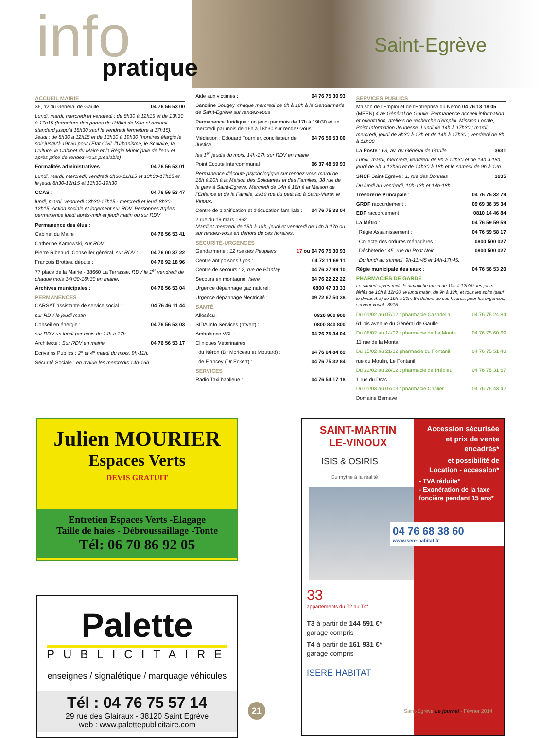info pratique
Saint-Egrève
ACCUEIL MAIRIE
36, av du Général de Gaulle 04 76 56 53 00
Lundi, mardi, mercredi et vendredi : de 8h30 à 12h15 et de 13h30 à 17h15 (fermeture des portes de l'Hôtel de Ville et accueil standard jusqu'à 18h30 sauf le vendredi fermeture à 17h15). Jeudi : de 8h30 à 12h15 et de 13h30 à 19h30 (horaires élargis le soir jusqu'à 19h30 pour l'Etat Civil, l'Urbanisme, le Scolaire, la Culture, le Cabinet du Maire et la Régie Municipale de l'eau et après prise de rendez-vous préalable)
Formalités administratives : 04 76 56 53 01
Lundi, mardi, mercredi, vendredi 8h30-12h15 et 13h30-17h15 et le jeudi 8h30-12h15 et 13h30-19h30
CCAS : 04 76 56 53 47
lundi, mardi, vendredi 13h30-17h15 - mercredi et jeudi 8h30-12h15. Action sociale et logement sur RDV. Personnes Agées permanence lundi après-midi et jeudi matin ou sur RDV
Permanence des élus :
Cabinet du Maire : 04 76 56 53 41
Catherine Kamowski, sur RDV
Pierre Ribeaud, Conseiller général, sur RDV : 04 76 00 37 22
François Brottes, député : 04 76 92 18 96
77 place de la Mairie - 38660 La Terrasse. RDV le 1<sup>er</sup> vendredi de chaque mois 14h30-16h30 en mairie.
Archives municipales : 04 76 56 53 04
PERMANENCES
CARSAT assistante de service social : 04 76 46 11 44
sur RDV le jeudi matin
Conseil en énergie : 04 76 56 53 03
sur RDV un lundi par mois de 14h à 17h
Architecte : Sur RDV en mairie 04 76 56 53 17
Ecrivains Publics : 2<sup>e</sup> et 4<sup>e</sup> mardi du mois, 9h-11h.
Sécurité Sociale : en mairie les mercredis 14h-16h
Aide aux victimes : 04 76 75 30 93
Sandrine Sougey, chaque mercredi de 9h à 12h à la Gendarmerie de Saint-Egrève sur rendez-vous
Permanence Juridique : un jeudi par mois de 17h à 19h30 et un mercredi par mois de 16h à 18h30 sur rendez-vous
Médiation : Edouard Tournier, conciliateur de Justice 04 76 56 53 00
les 1<sup>er</sup> jeudis du mois, 14h-17h sur RDV en mairie
Point Ecoute Intercommunal : 06 37 48 59 93
Permanence d'écoute psychologique sur rendez vous mardi de 16h à 20h à la Maison des Solidarités et des Familles, 38 rue de la gare à Saint-Egrève. Mercredi de 14h à 18h à la Maison de l'Enfance et de la Famille, 2919 rue du petit lac à Saint-Martin le Vinoux.
Centre de planification et d'éducation familiale : 04 76 75 33 04
2 rue du 19 mars 1962.
Mardi et mercredi de 15h à 19h, jeudi et vendredi de 14h à 17h ou sur rendez-vous en dehors de ces horaires.
SÉCURITÉ-URGENCES
Gendarmerie : 12 rue des Peupliers 17 ou 04 76 75 30 93
Centre antipoisons Lyon : 04 72 11 69 11
Centre de secours : 2, rue de Planfay 04 76 27 99 10
Secours en montagne, Isère : 04 76 22 22 22
Urgence dépannage gaz naturel: 0800 47 33 33
Urgence dépannage électricité : 09 72 67 50 38
SANTÉ
Allosécu : 0820 900 900
SIDA Info Services (n°vert) : 0800 840 800
Ambulance VSL : 04 76 75 34 04
Cliniques Vétérinaires
du Néron (Dr Moriceau et Moutard) : 04 76 04 84 69
de Fiancey (Dr Eckert) : 04 76 75 32 84
SERVICES
Radio Taxi banlieue : 04 76 54 17 18
SERVICES PUBLICS
Maison de l'Emploi et de l'Entreprise du Néron 04 76 13 18 05 (MEEN) 4 av Général de Gaulle. Permanence accueil information et orientation, ateliers de recherche d'emploi. Mission Locale, Point Information Jeunesse. Lundi de 14h à 17h30 ; mardi, mercredi, jeudi de 8h30 à 12h et de 14h à 17h30 ; vendredi de 8h à 12h30.
La Poste : 63, av. du Général de Gaulle 3631
Lundi, mardi, mercredi, vendredi de 9h à 12h30 et de 14h à 18h, jeudi de 9h à 12h30 et de 14h30 à 18h et le samedi de 9h à 12h.
SNCF Saint-Egrève : 1, rue des Bonnais 3635
Du lundi au vendredi, 10h-13h et 14h-18h.
Trésorerie Principale : 04 76 75 32 79
GRDF raccordement : 09 69 36 35 34
EDF raccordement : 0810 14 46 84
La Métro : 04 76 59 59 59
Régie Assainissement : 04 76 59 58 17
Collecte des ordures ménagères : 0800 500 027
Déchèterie : 45, rue du Pont Noir 0800 500 027
Du lundi au samedi, 9h-11h45 et 14h-17h45.
Régie municipale des eaux : 04 76 56 53 20
PHARMACIES DE GARDE
Le samedi après-midi, le dimanche matin de 10h à 12h30, les jours fériés de 10h à 12h30, le lundi matin, de 9h à 12h, et tous les soirs (sauf le dimanche) de 19h à 20h. En dehors de ces heures, pour les urgences, serveur vocal : 3915
Du 01/02 au 07/02 : pharmacie Casadella 04 76 75 24 84
61 bis avenue du Général de Gaulle
Du 08/02 au 14/02 : pharmacie de La Monta 04 76 75 60 69
11 rue de la Monta
Du 15/02 au 21/02 pharmacie du Fontanil 04 76 75 51 48
rue du Moulin, Le Fontanil
Du 22/02 au 28/02 : pharmacie de Prédieu 04 76 75 31 67
1 rue du Drac
Du 01/03 au 07/03 : pharmacie Chalier 04 76 75 43 42
Domaine Barnave
Julien MOURIER
Espaces Verts
DEVIS GRATUIT
Entretien Espaces Verts -Elagage
Taille de haies - Débroussaillage -Tonte
Tél: 06 70 86 92 05
Palette
PUBLICITAIRE
enseignes / signalétique / marquage véhicules
Tél : 04 76 75 57 14
29 rue des Glairaux - 38120 Saint Egrève
web : www.palettepublicitaire.com
SAINT-MARTIN
LE-VINOUX
ISIS & OSIRIS
Du mythe à la réalité
33
appartements du T2 au T4*
T3 à partir de 144 591 €*
garage compris
T4 à partir de 161 931 €*
garage compris
ISERE HABITAT
Accession sécurisée et prix de vente encadrés*
et possibilité de Location - accession*
- TVA réduite*
- Exonération de la taxe foncière pendant 15 ans*
04 76 68 38 60
www.isere-habitat.fr
21
Saint-Egrève Le journal - Février 2014